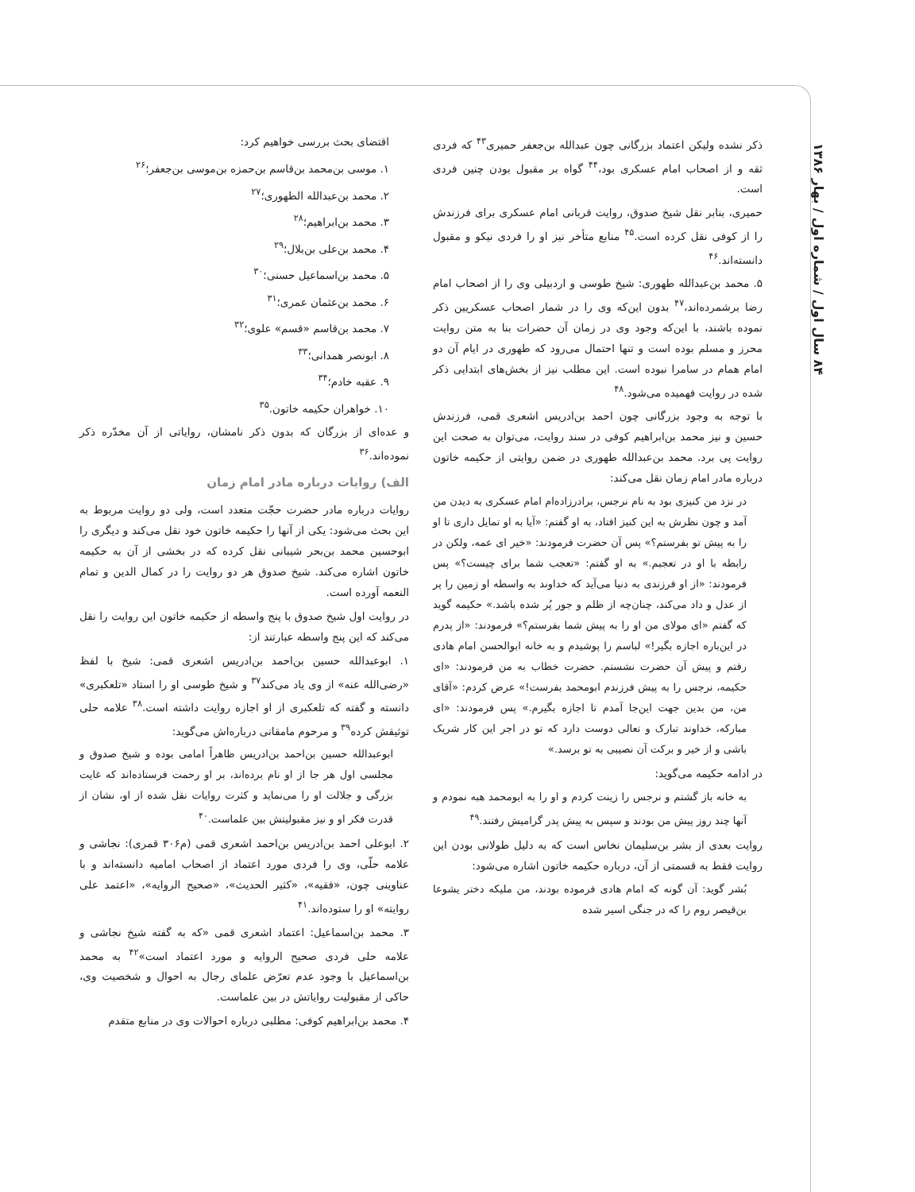۸۴ سال اول / شماره اول / بهار ۱۳۸۶
اقتضای بحث بررسی خواهیم کرد:
۱. موسی بن‌محمد بن‌قاسم بن‌حمزه بن‌موسی بن‌جعفر؛<sup>۲۶</sup>
۲. محمد بن‌عبدالله الطهوری؛<sup>۲۷</sup>
۳. محمد بن‌ابراهیم؛<sup>۲۸</sup>
۴. محمد بن‌علی بن‌بلال؛<sup>۲۹</sup>
۵. محمد بن‌اسماعیل حسنی؛<sup>۳۰</sup>
۶. محمد بن‌عثمان عمری؛<sup>۳۱</sup>
۷. محمد بن‌قاسم «قسم» علوی؛<sup>۳۲</sup>
۸. ابونصر همدانی؛<sup>۳۳</sup>
۹. عقبه خادم؛<sup>۳۴</sup>
۱۰. خواهران حکیمه خاتون.<sup>۳۵</sup>
و عده‌ای از بزرگان که بدون ذکر نامشان، روایاتی از آن مخدّره ذکر نموده‌اند.<sup>۳۶</sup>
الف) روایات درباره مادر امام زمان
روایات درباره مادر حضرت حجّت متعدد است، ولی دو روایت مربوط به این بحث می‌شود: یکی از آنها را حکیمه خاتون خود نقل می‌کند و دیگری را ابوحسین محمد بن‌بحر شیبانی نقل کرده که در بخشی از آن به حکیمه خاتون اشاره می‌کند. شیخ صدوق هر دو روایت را در کمال الدین و تمام النعمه آورده است.
در روایت اول شیخ صدوق با پنج واسطه از حکیمه خاتون این روایت را نقل می‌کند که این پنج واسطه عبارتند از:
۱. ابوعبدالله حسین بن‌احمد بن‌ادریس اشعری قمی: شیخ با لفظ «رضی‌الله عنه» از وی یاد می‌کند<sup>۳۷</sup> و شیخ طوسی او را استاد «تلعکبری» دانسته و گفته که تلعکبری از او اجازه روایت داشته است.<sup>۳۸</sup> علامه حلی توثیقش کرده<sup>۳۹</sup> و مرحوم مامقانی درباره‌اش می‌گوید:
ابوعبدالله حسین بن‌احمد بن‌ادریس ظاهراً امامی بوده و شیخ صدوق و مجلسی اول هر جا از او نام برده‌اند، بر او رحمت فرستاده‌اند که غایت بزرگی و جلالت او را می‌نماید و کثرت روایات نقل شده از او، نشان از قدرت فکر او و نیز مقبولیتش بین علماست.<sup>۴۰</sup>
۲. ابوعلی احمد بن‌ادریس بن‌احمد اشعری قمی (م۳۰۶ قمری): نجاشی و علامه حلّی، وی را فردی مورد اعتماد از اصحاب امامیه دانسته‌اند و با عناوینی چون، «فقیه»، «کثیر الحدیث»، «صحیح الروایه»، «اعتمد علی روایته» او را ستوده‌اند.<sup>۴۱</sup>
۳. محمد بن‌اسماعیل: اعتماد اشعری قمی «که به گفته شیخ نجاشی و علامه حلی فردی صحیح الروایه و مورد اعتماد است»<sup>۴۲</sup> به محمد بن‌اسماعیل با وجود عدم تعرّض علمای رجال به احوال و شخصیت وی، حاکی از مقبولیت روایاتش در بین علماست.
۴. محمد بن‌ابراهیم کوفی: مطلبی درباره احوالات وی در منابع متقدم
ذکر نشده ولیکن اعتماد بزرگانی چون عبدالله بن‌جعفر حمیری<sup>۴۳</sup> که فردی ثقه و از اصحاب امام عسکری بود،<sup>۴۴</sup> گواه بر مقبول بودن چنین فردی است.
حمیری، بنابر نقل شیخ صدوق، روایت قربانی امام عسکری برای فرزندش را از کوفی نقل کرده است.<sup>۴۵</sup> منابع متأخر نیز او را فردی نیکو و مقبول دانسته‌اند.<sup>۴۶</sup>
۵. محمد بن‌عبدالله طهوری: شیخ طوسی و اردبیلی وی را از اصحاب امام رضا برشمرده‌اند،<sup>۴۷</sup> بدون این‌که وی را در شمار اصحاب عسکریین ذکر نموده باشند، با این‌که وجود وی در زمان آن حضرات بنا به متن روایت محرز و مسلم بوده است و تنها احتمال می‌رود که طهوری در ایام آن دو امام همام در سامرا نبوده است. این مطلب نیز از بخش‌های ابتدایی ذکر شده در روایت فهمیده می‌شود.<sup>۴۸</sup>
با توجه به وجود بزرگانی چون احمد بن‌ادریس اشعری قمی، فرزندش حسین و نیز محمد بن‌ابراهیم کوفی در سند روایت، می‌توان به صحت این روایت پی برد. محمد بن‌عبدالله طهوری در ضمن روایتی از حکیمه خاتون درباره مادر امام زمان نقل می‌کند:
در نزد من کنیزی بود به نام نرجس، برادرزاده‌ام امام عسکری به دیدن من آمد و چون نظرش به این کنیز افتاد، به او گفتم: «آیا به او تمایل داری تا او را به پیش تو بفرستم؟» پس آن حضرت فرمودند: «خیر ای عمه، ولکن در رابطه با او در تعجبم.» به او گفتم: «تعجب شما برای چیست؟» پس فرمودند: «از او فرزندی به دنیا می‌آید که خداوند به واسطه او زمین را پر از عدل و داد می‌کند، چنان‌چه از ظلم و جور پُر شده باشد.» حکیمه گوید که گفتم «ای مولای من او را به پیش شما بفرستم؟» فرمودند: «از پدرم در این‌باره اجازه بگیر!» لباسم را پوشیدم و به خانه ابوالحسن امام هادی رفتم و پیش آن حضرت نشستم. حضرت خطاب به من فرمودند: «ای حکیمه، نرجس را به پیش فرزندم ابومحمد بفرست!» عرض کردم: «آقای من، من بدین جهت این‌جا آمدم تا اجازه بگیرم.» پس فرمودند: «ای مبارکه، خداوند تبارک و تعالی دوست دارد که تو در اجر این کار شریک باشی و از خیر و برکت آن نصیبی به تو برسد.»
در ادامه حکیمه می‌گوید:
به خانه باز گشتم و نرجس را زینت کردم و او را به ابومحمد هبه نمودم و آنها چند روز پیش من بودند و سپس به پیش پدر گرامیش رفتند.<sup>۴۹</sup>
روایت بعدی از بشر بن‌سلیمان نخاس است که به دلیل طولانی بودن این روایت فقط به قسمتی از آن، درباره حکیمه خاتون اشاره می‌شود:
بُشر گوید: آن گونه که امام هادی فرموده بودند، من ملیکه دختر یشوعا بن‌قیصر روم را که در جنگی اسیر شده